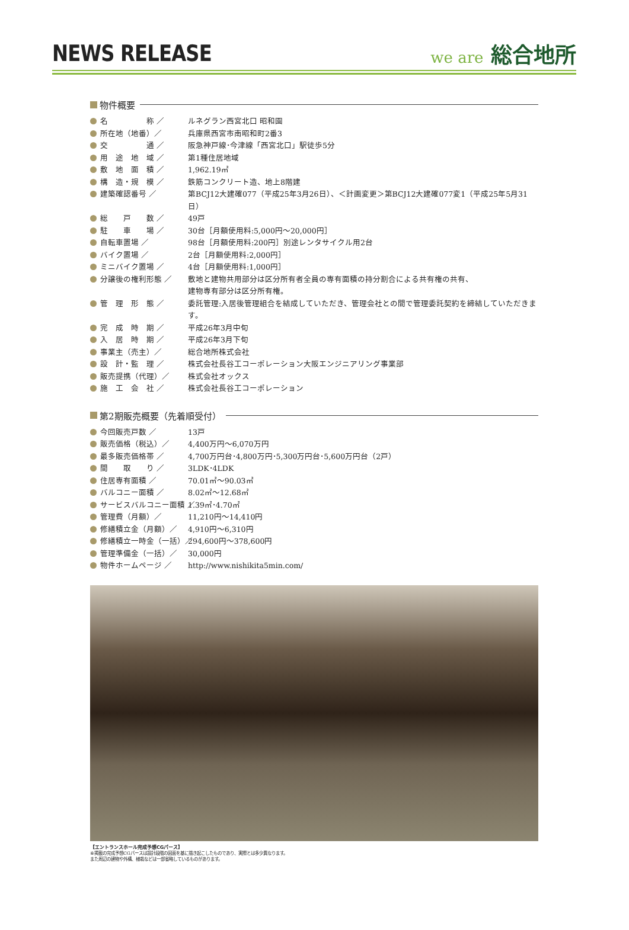NEWS RELEASE
we are 総合地所
物件概要
名　　　　　称 ／ ルネグラン西宮北口 昭和園
所在地（地番）／ 兵庫県西宮市南昭和町2番3
交　　　　　通 ／ 阪急神戸線･今津線「西宮北口」駅徒歩5分
用　途　地　域 ／ 第1種住居地域
敷　地　面　積 ／ 1,962.19㎡
構　造・規　模 ／ 鉄筋コンクリート造、地上8階建
建築確認番号 ／ 第BCJ12大建確077（平成25年3月26日）、＜計画変更＞第BCJ12大建確077変1（平成25年5月31日）
総　　戸　　数 ／ 49戸
駐　　車　　場 ／ 30台［月額使用料:5,000円～20,000円］
自転車置場 ／ 98台［月額使用料:200円］別途レンタサイクル用2台
バイク置場 ／ 2台［月額使用料:2,000円］
ミニバイク置場 ／ 4台［月額使用料:1,000円］
分譲後の権利形態 ／ 敷地と建物共用部分は区分所有者全員の専有面積の持分割合による共有権の共有、
建物専有部分は区分所有権。
管　理　形　態 ／ 委託管理:入居後管理組合を結成していただき、管理会社との間で管理委託契約を締結していただきます。
完　成　時　期 ／ 平成26年3月中旬
入　居　時　期 ／ 平成26年3月下旬
事業主（売主）／ 総合地所株式会社
設　計・監　理 ／ 株式会社長谷工コーポレーション大阪エンジニアリング事業部
販売提携（代理）／ 株式会社オックス
施　工　会　社 ／ 株式会社長谷工コーポレーション
第2期販売概要（先着順受付）
今回販売戸数 ／ 13戸
販売価格（税込）／ 4,400万円～6,070万円
最多販売価格帯 ／ 4,700万円台･4,800万円･5,300万円台･5,600万円台（2戸）
間　　取　　り ／ 3LDK･4LDK
住居専有面積 ／ 70.01㎡～90.03㎡
バルコニー面積 ／ 8.02㎡～12.68㎡
サービスバルコニー面積 ／ 1.39㎡･4.70㎡
管理費（月額）／ 11,210円～14,410円
修繕積立金（月額）／ 4,910円～6,310円
修繕積立一時金（一括）／ 294,600円～378,600円
管理準備金（一括）／ 30,000円
物件ホームページ ／ http://www.nishikita5min.com/
【エントランスホール完成予想CGパース】
※掲載の完成予想CGパースは設計段階の図面を基に描き起こしたものであり、実際とは多少異なります。
また周辺の建物や外構、植栽などは一部省略しているものがあります。